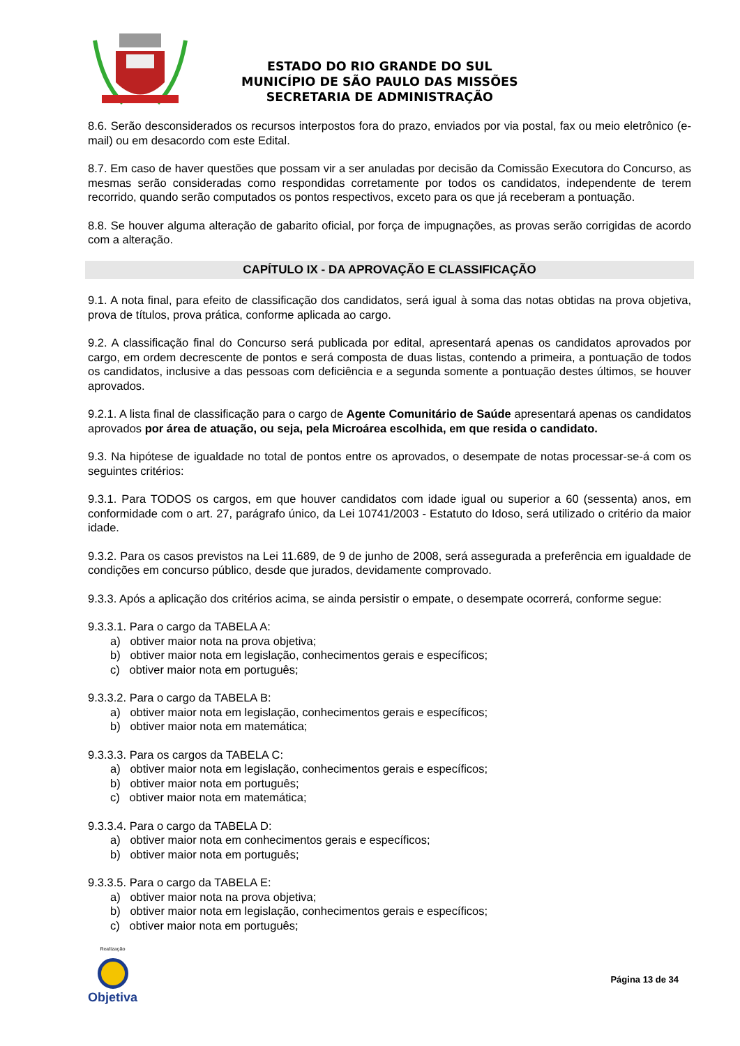ESTADO DO RIO GRANDE DO SUL
MUNICÍPIO DE SÃO PAULO DAS MISSÕES
SECRETARIA DE ADMINISTRAÇÃO
8.6. Serão desconsiderados os recursos interpostos fora do prazo, enviados por via postal, fax ou meio eletrônico (e-mail) ou em desacordo com este Edital.
8.7. Em caso de haver questões que possam vir a ser anuladas por decisão da Comissão Executora do Concurso, as mesmas serão consideradas como respondidas corretamente por todos os candidatos, independente de terem recorrido, quando serão computados os pontos respectivos, exceto para os que já receberam a pontuação.
8.8. Se houver alguma alteração de gabarito oficial, por força de impugnações, as provas serão corrigidas de acordo com a alteração.
CAPÍTULO IX - DA APROVAÇÃO E CLASSIFICAÇÃO
9.1. A nota final, para efeito de classificação dos candidatos, será igual à soma das notas obtidas na prova objetiva, prova de títulos, prova prática, conforme aplicada ao cargo.
9.2. A classificação final do Concurso será publicada por edital, apresentará apenas os candidatos aprovados por cargo, em ordem decrescente de pontos e será composta de duas listas, contendo a primeira, a pontuação de todos os candidatos, inclusive a das pessoas com deficiência e a segunda somente a pontuação destes últimos, se houver aprovados.
9.2.1. A lista final de classificação para o cargo de Agente Comunitário de Saúde apresentará apenas os candidatos aprovados por área de atuação, ou seja, pela Microárea escolhida, em que resida o candidato.
9.3. Na hipótese de igualdade no total de pontos entre os aprovados, o desempate de notas processar-se-á com os seguintes critérios:
9.3.1. Para TODOS os cargos, em que houver candidatos com idade igual ou superior a 60 (sessenta) anos, em conformidade com o art. 27, parágrafo único, da Lei 10741/2003 - Estatuto do Idoso, será utilizado o critério da maior idade.
9.3.2. Para os casos previstos na Lei 11.689, de 9 de junho de 2008, será assegurada a preferência em igualdade de condições em concurso público, desde que jurados, devidamente comprovado.
9.3.3. Após a aplicação dos critérios acima, se ainda persistir o empate, o desempate ocorrerá, conforme segue:
9.3.3.1. Para o cargo da TABELA A:
a) obtiver maior nota na prova objetiva;
b) obtiver maior nota em legislação, conhecimentos gerais e específicos;
c) obtiver maior nota em português;
9.3.3.2. Para o cargo da TABELA B:
a) obtiver maior nota em legislação, conhecimentos gerais e específicos;
b) obtiver maior nota em matemática;
9.3.3.3. Para os cargos da TABELA C:
a) obtiver maior nota em legislação, conhecimentos gerais e específicos;
b) obtiver maior nota em português;
c) obtiver maior nota em matemática;
9.3.3.4. Para o cargo da TABELA D:
a) obtiver maior nota em conhecimentos gerais e específicos;
b) obtiver maior nota em português;
9.3.3.5. Para o cargo da TABELA E:
a) obtiver maior nota na prova objetiva;
b) obtiver maior nota em legislação, conhecimentos gerais e específicos;
c) obtiver maior nota em português;
Realização
Objetiva
Página 13 de 34